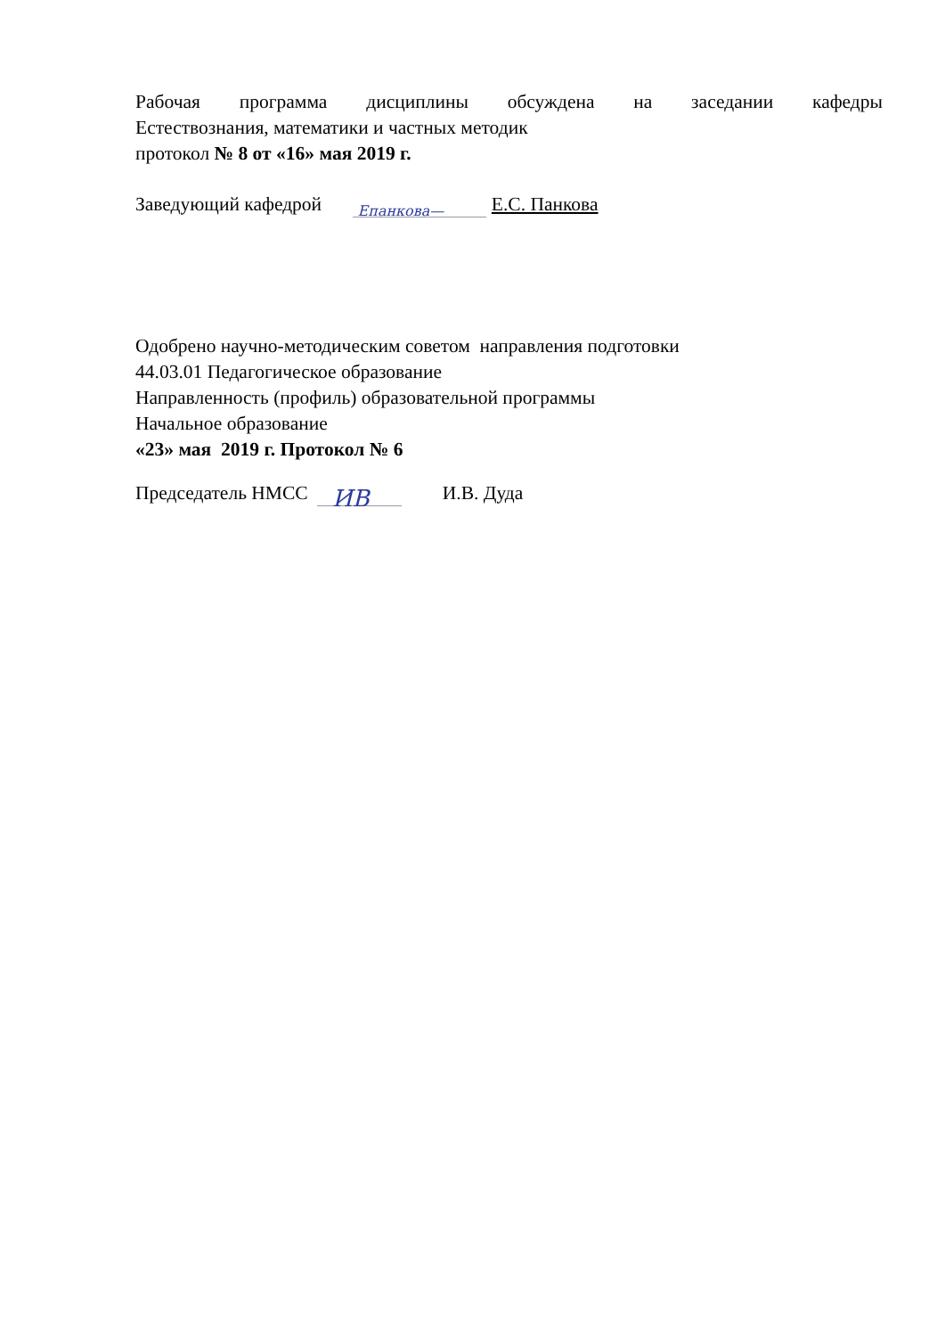Рабочая программа дисциплины обсуждена на заседании кафедры
Естествознания, математики и частных методик
протокол № 8 от «16» мая 2019 г.
Заведующий кафедрой Епанкова— Е.С. Панкова
Одобрено научно-методическим советом направления подготовки
44.03.01 Педагогическое образование
Направленность (профиль) образовательной программы
Начальное образование
«23» мая 2019 г. Протокол № 6
Председатель НМСС ИВ И.В. Дуда